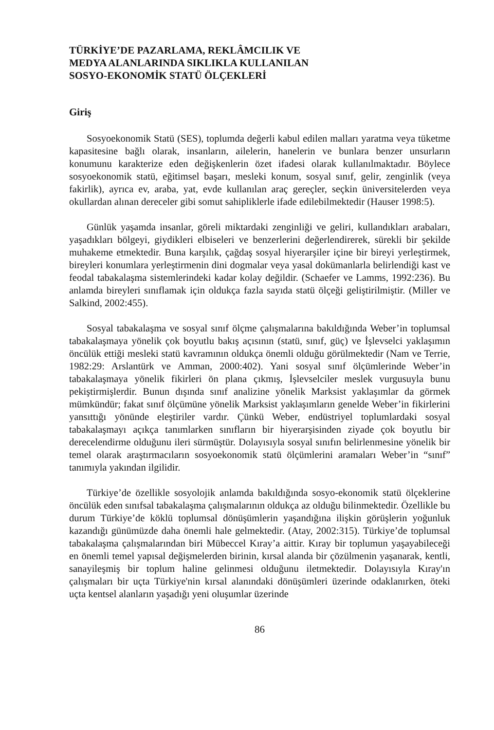TÜRKİYE’DE PAZARLAMA, REKLÂMCILIK VE
MEDYA ALANLARINDA SIKLIKLA KULLANILAN
SOSYO-EKONOMİK STATÜ ÖLÇEKLERİ
Giriş
Sosyoekonomik Statü (SES), toplumda değerli kabul edilen malları yaratma veya tüketme kapasitesine bağlı olarak, insanların, ailelerin, hanelerin ve bunlara benzer unsurların konumunu karakterize eden değişkenlerin özet ifadesi olarak kullanılmaktadır. Böylece sosyoekonomik statü, eğitimsel başarı, mesleki konum, sosyal sınıf, gelir, zenginlik (veya fakirlik), ayrıca ev, araba, yat, evde kullanılan araç gereçler, seçkin üniversitelerden veya okullardan alınan dereceler gibi somut sahipliklerle ifade edilebilmektedir (Hauser 1998:5).
Günlük yaşamda insanlar, göreli miktardaki zenginliği ve geliri, kullandıkları arabaları, yaşadıkları bölgeyi, giydikleri elbiseleri ve benzerlerini değerlendirerek, sürekli bir şekilde muhakeme etmektedir. Buna karşılık, çağdaş sosyal hiyerarşiler içine bir bireyi yerleştirmek, bireyleri konumlara yerleştirmenin dini dogmalar veya yasal dokümanlarla belirlendiği kast ve feodal tabakalaşma sistemlerindeki kadar kolay değildir. (Schaefer ve Lamms, 1992:236). Bu anlamda bireyleri sınıflamak için oldukça fazla sayıda statü ölçeği geliştirilmiştir. (Miller ve Salkind, 2002:455).
Sosyal tabakalaşma ve sosyal sınıf ölçme çalışmalarına bakıldığında Weber’in toplumsal tabakalaşmaya yönelik çok boyutlu bakış açısının (statü, sınıf, güç) ve İşlevselci yaklaşımın öncülük ettiği mesleki statü kavramının oldukça önemli olduğu görülmektedir (Nam ve Terrie, 1982:29: Arslantürk ve Amman, 2000:402). Yani sosyal sınıf ölçümlerinde Weber’in tabakalaşmaya yönelik fikirleri ön plana çıkmış, İşlevselciler meslek vurgusuyla bunu pekiştirmişlerdir. Bunun dışında sınıf analizine yönelik Marksist yaklaşımlar da görmek mümkündür; fakat sınıf ölçümüne yönelik Marksist yaklaşımların genelde Weber’in fikirlerini yansıttığı yönünde eleştiriler vardır. Çünkü Weber, endüstriyel toplumlardaki sosyal tabakalaşmayı açıkça tanımlarken sınıfların bir hiyerarşisinden ziyade çok boyutlu bir derecelendirme olduğunu ileri sürmüştür. Dolayısıyla sosyal sınıfın belirlenmesine yönelik bir temel olarak araştırmacıların sosyoekonomik statü ölçümlerini aramaları Weber’in “sınıf” tanımıyla yakından ilgilidir.
Türkiye’de özellikle sosyolojik anlamda bakıldığında sosyo-ekonomik statü ölçeklerine öncülük eden sınıfsal tabakalaşma çalışmalarının oldukça az olduğu bilinmektedir. Özellikle bu durum Türkiye’de köklü toplumsal dönüşümlerin yaşandığına ilişkin görüşlerin yoğunluk kazandığı günümüzde daha önemli hale gelmektedir. (Atay, 2002:315). Türkiye’de toplumsal tabakalaşma çalışmalarından biri Mübeccel Kıray’a aittir. Kıray bir toplumun yaşayabileceği en önemli temel yapısal değişmelerden birinin, kırsal alanda bir çözülmenin yaşanarak, kentli, sanayileşmiş bir toplum haline gelinmesi olduğunu iletmektedir. Dolayısıyla Kıray'ın çalışmaları bir uçta Türkiye'nin kırsal alanındaki dönüşümleri üzerinde odaklanırken, öteki uçta kentsel alanların yaşadığı yeni oluşumlar üzerinde
86